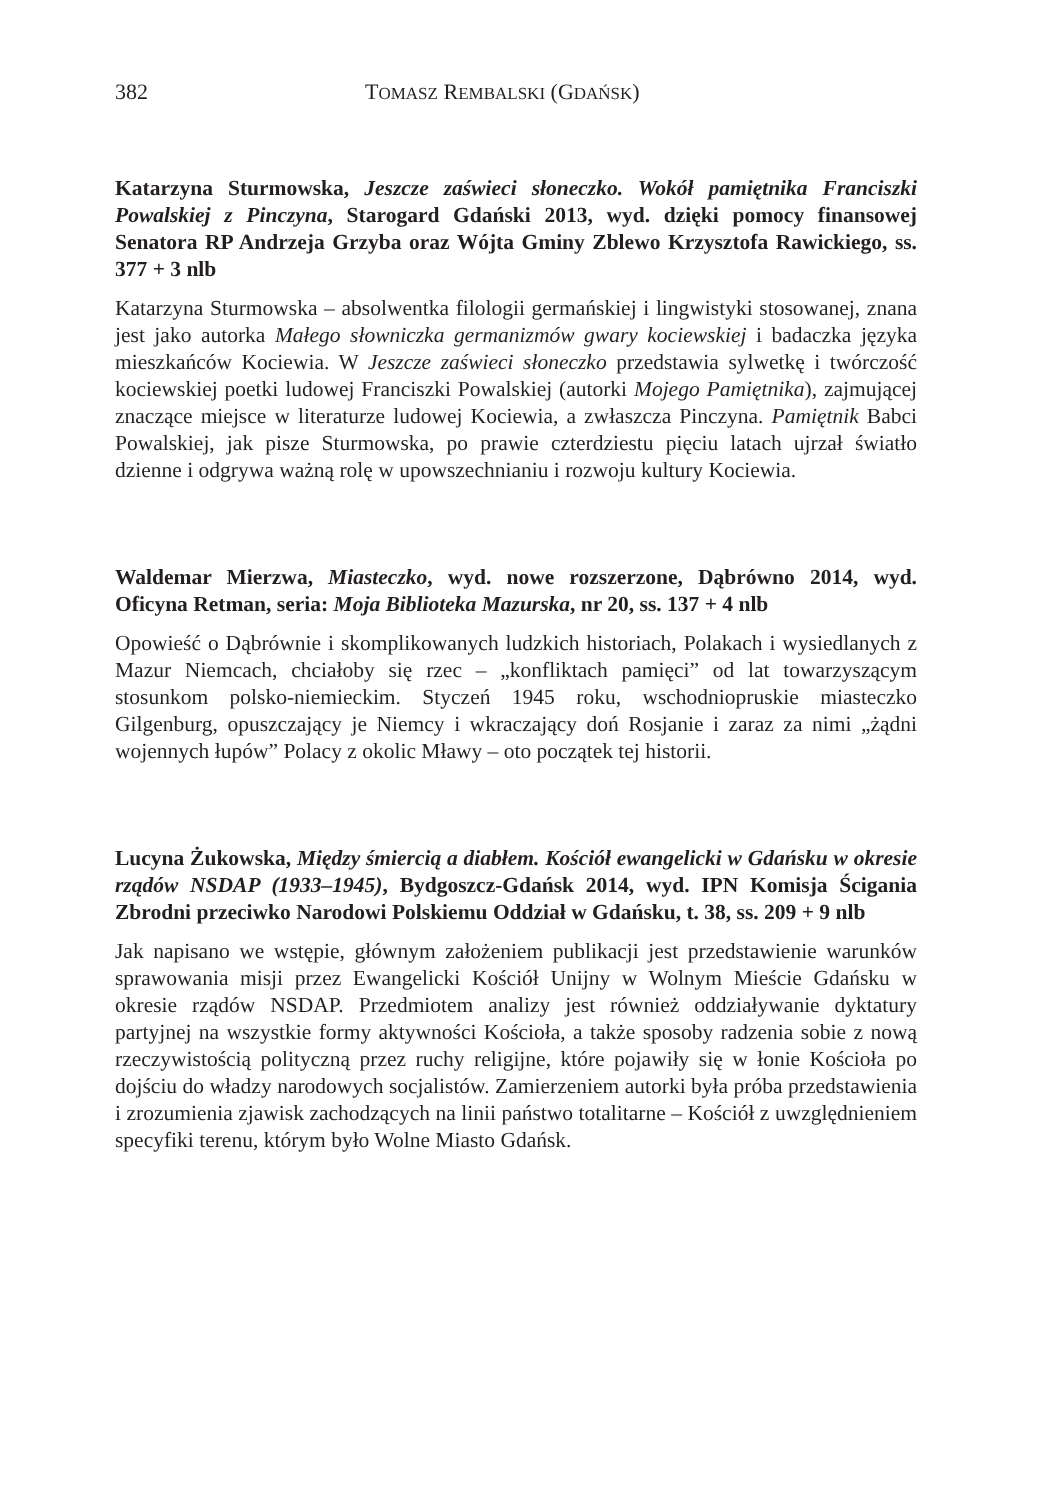382 TOMASZ REMBALSKI (GDAŃSK)
Katarzyna Sturmowska, Jeszcze zaświeci słoneczko. Wokół pamiętnika Franciszki Powalskiej z Pinczyna, Starogard Gdański 2013, wyd. dzięki pomocy finansowej Senatora RP Andrzeja Grzyba oraz Wójta Gminy Zblewo Krzysztofa Rawickiego, ss. 377 + 3 nlb
Katarzyna Sturmowska – absolwentka filologii germańskiej i lingwistyki stosowanej, znana jest jako autorka Małego słowniczka germanizmów gwary kociewskiej i badaczka języka mieszkańców Kociewia. W Jeszcze zaświeci słoneczko przedstawia sylwetkę i twórczość kociewskiej poetki ludowej Franciszki Powalskiej (autorki Mojego Pamiętnika), zajmującej znaczące miejsce w literaturze ludowej Kociewia, a zwłaszcza Pinczyna. Pamiętnik Babci Powalskiej, jak pisze Sturmowska, po prawie czterdziestu pięciu latach ujrzał światło dzienne i odgrywa ważną rolę w upowszechnianiu i rozwoju kultury Kociewia.
Waldemar Mierzwa, Miasteczko, wyd. nowe rozszerzone, Dąbrówno 2014, wyd. Oficyna Retman, seria: Moja Biblioteka Mazurska, nr 20, ss. 137 + 4 nlb
Opowieść o Dąbrównie i skomplikowanych ludzkich historiach, Polakach i wysiedlanych z Mazur Niemcach, chciałoby się rzec – „konfliktach pamięci” od lat towarzyszącym stosunkom polsko-niemieckim. Styczeń 1945 roku, wschodniopruskie miasteczko Gilgenburg, opuszczający je Niemcy i wkraczający doń Rosjanie i zaraz za nimi „żądni wojennych łupów” Polacy z okolic Mławy – oto początek tej historii.
Lucyna Żukowska, Między śmiercią a diabłem. Kościół ewangelicki w Gdańsku w okresie rządów NSDAP (1933–1945), Bydgoszcz-Gdańsk 2014, wyd. IPN Komisja Ścigania Zbrodni przeciwko Narodowi Polskiemu Oddział w Gdańsku, t. 38, ss. 209 + 9 nlb
Jak napisano we wstępie, głównym założeniem publikacji jest przedstawienie warunków sprawowania misji przez Ewangelicki Kościół Unijny w Wolnym Mieście Gdańsku w okresie rządów NSDAP. Przedmiotem analizy jest również oddziaływanie dyktatury partyjnej na wszystkie formy aktywności Kościoła, a także sposoby radzenia sobie z nową rzeczywistością polityczną przez ruchy religijne, które pojawiły się w łonie Kościoła po dojściu do władzy narodowych socjalistów. Zamierzeniem autorki była próba przedstawienia i zrozumienia zjawisk zachodzących na linii państwo totalitarne – Kościół z uwzględnieniem specyfiki terenu, którym było Wolne Miasto Gdańsk.